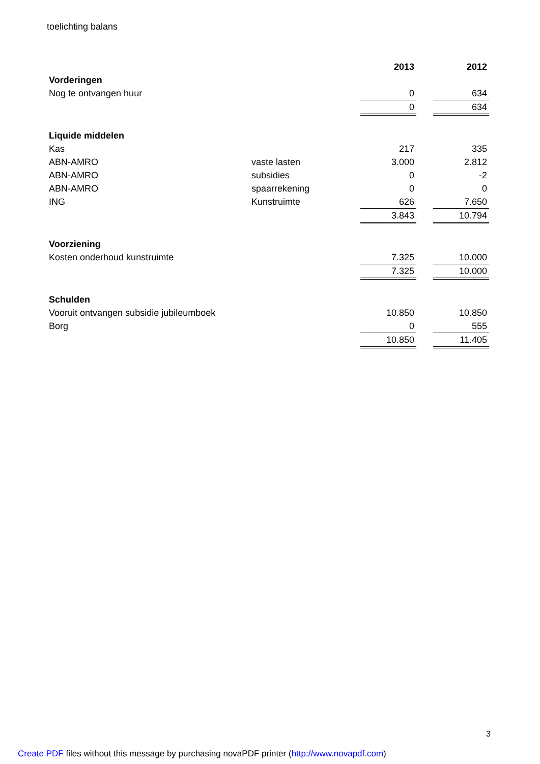toelichting balans
| | | 2013 | | 2012 |
| --- | --- | --- | --- | --- |
| Vorderingen | | | | |
| Nog te ontvangen huur | | 0 | | 634 |
| | | 0 | | 634 |
| Liquide middelen | | | | |
| Kas | | 217 | | 335 |
| ABN-AMRO | vaste lasten | 3.000 | | 2.812 |
| ABN-AMRO | subsidies | 0 | | -2 |
| ABN-AMRO | spaarrekening | 0 | | 0 |
| ING | Kunstruimte | 626 | | 7.650 |
| | | 3.843 | | 10.794 |
| Voorziening | | | | |
| Kosten onderhoud kunstruimte | | 7.325 | | 10.000 |
| | | 7.325 | | 10.000 |
| Schulden | | | | |
| Vooruit ontvangen subsidie jubileumboek | | 10.850 | | 10.850 |
| Borg | | 0 | | 555 |
| | | 10.850 | | 11.405 |
3
Create PDF files without this message by purchasing novaPDF printer (http://www.novapdf.com)